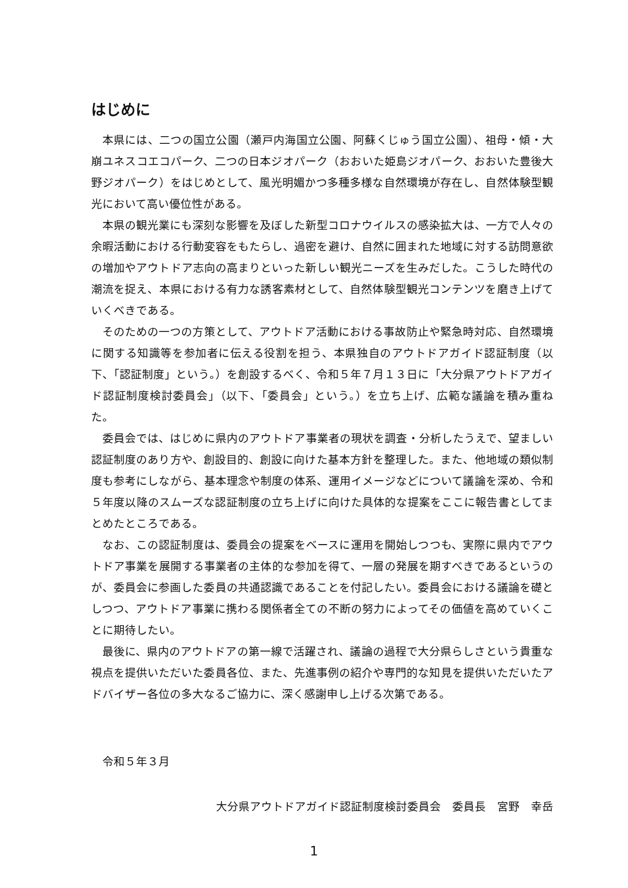はじめに
本県には、二つの国立公園（瀬戸内海国立公園、阿蘇くじゅう国立公園）、祖母・傾・大崩ユネスコエコパーク、二つの日本ジオパーク（おおいた姫島ジオパーク、おおいた豊後大野ジオパーク）をはじめとして、風光明媚かつ多種多様な自然環境が存在し、自然体験型観光において高い優位性がある。
本県の観光業にも深刻な影響を及ぼした新型コロナウイルスの感染拡大は、一方で人々の余暇活動における行動変容をもたらし、過密を避け、自然に囲まれた地域に対する訪問意欲の増加やアウトドア志向の高まりといった新しい観光ニーズを生みだした。こうした時代の潮流を捉え、本県における有力な誘客素材として、自然体験型観光コンテンツを磨き上げていくべきである。
そのための一つの方策として、アウトドア活動における事故防止や緊急時対応、自然環境に関する知識等を参加者に伝える役割を担う、本県独自のアウトドアガイド認証制度（以下、「認証制度」という。）を創設するべく、令和５年７月１３日に「大分県アウトドアガイド認証制度検討委員会」（以下、「委員会」という。）を立ち上げ、広範な議論を積み重ねた。
委員会では、はじめに県内のアウトドア事業者の現状を調査・分析したうえで、望ましい認証制度のあり方や、創設目的、創設に向けた基本方針を整理した。また、他地域の類似制度も参考にしながら、基本理念や制度の体系、運用イメージなどについて議論を深め、令和５年度以降のスムーズな認証制度の立ち上げに向けた具体的な提案をここに報告書としてまとめたところである。
なお、この認証制度は、委員会の提案をベースに運用を開始しつつも、実際に県内でアウトドア事業を展開する事業者の主体的な参加を得て、一層の発展を期すべきであるというのが、委員会に参画した委員の共通認識であることを付記したい。委員会における議論を礎としつつ、アウトドア事業に携わる関係者全ての不断の努力によってその価値を高めていくことに期待したい。
最後に、県内のアウトドアの第一線で活躍され、議論の過程で大分県らしさという貴重な視点を提供いただいた委員各位、また、先進事例の紹介や専門的な知見を提供いただいたアドバイザー各位の多大なるご協力に、深く感謝申し上げる次第である。
令和５年３月
大分県アウトドアガイド認証制度検討委員会　委員長　宮野　幸岳
1